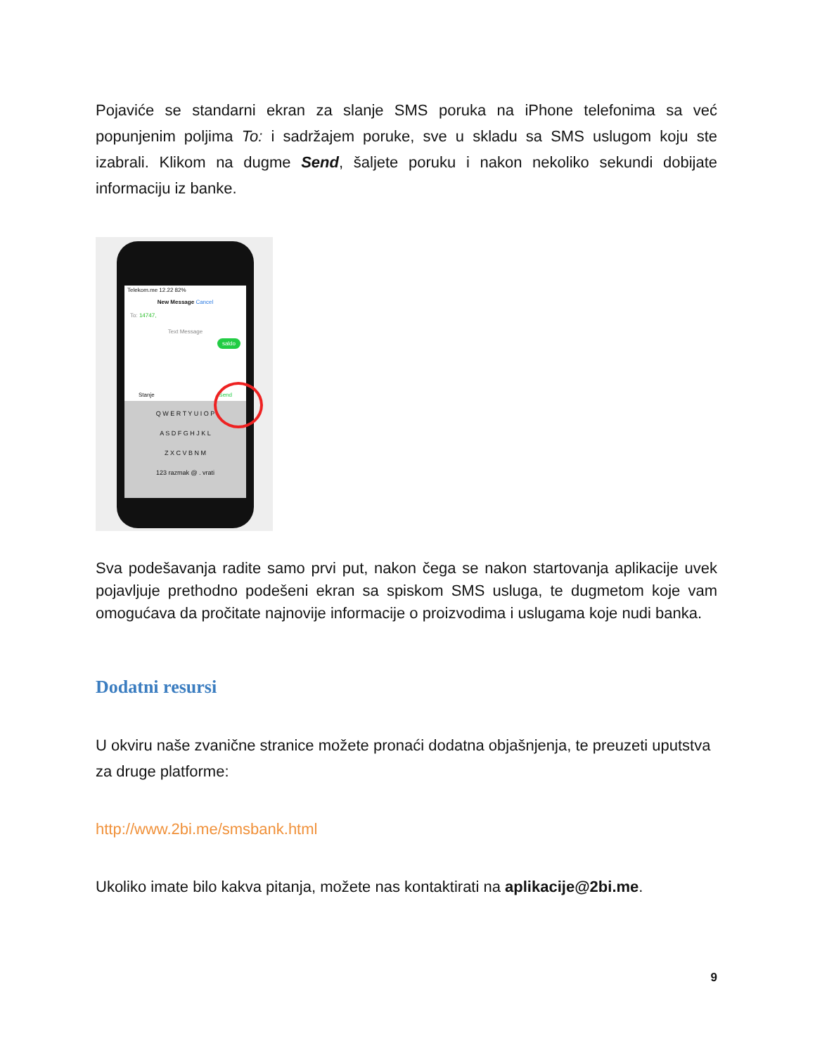Pojaviće se standarni ekran za slanje SMS poruka na iPhone telefonima sa već popunjenim poljima To: i sadržajem poruke, sve u skladu sa SMS uslugom koju ste izabrali. Klikom na dugme Send, šaljete poruku i nakon nekoliko sekundi dobijate informaciju iz banke.
Telekom.me 12.22 82%
New Message Cancel
To: 14747,
Text Message
saldo
Stanje Send
Q W E R T Y U I O P
A S D F G H J K L
Z X C V B N M
123 razmak @ . vrati
Sva podešavanja radite samo prvi put, nakon čega se nakon startovanja aplikacije uvek pojavljuje prethodno podešeni ekran sa spiskom SMS usluga, te dugmetom koje vam omogućava da pročitate najnovije informacije o proizvodima i uslugama koje nudi banka.
Dodatni resursi
U okviru naše zvanične stranice možete pronaći dodatna objašnjenja, te preuzeti uputstva za druge platforme:
http://www.2bi.me/smsbank.html
Ukoliko imate bilo kakva pitanja, možete nas kontaktirati na aplikacije@2bi.me.
9